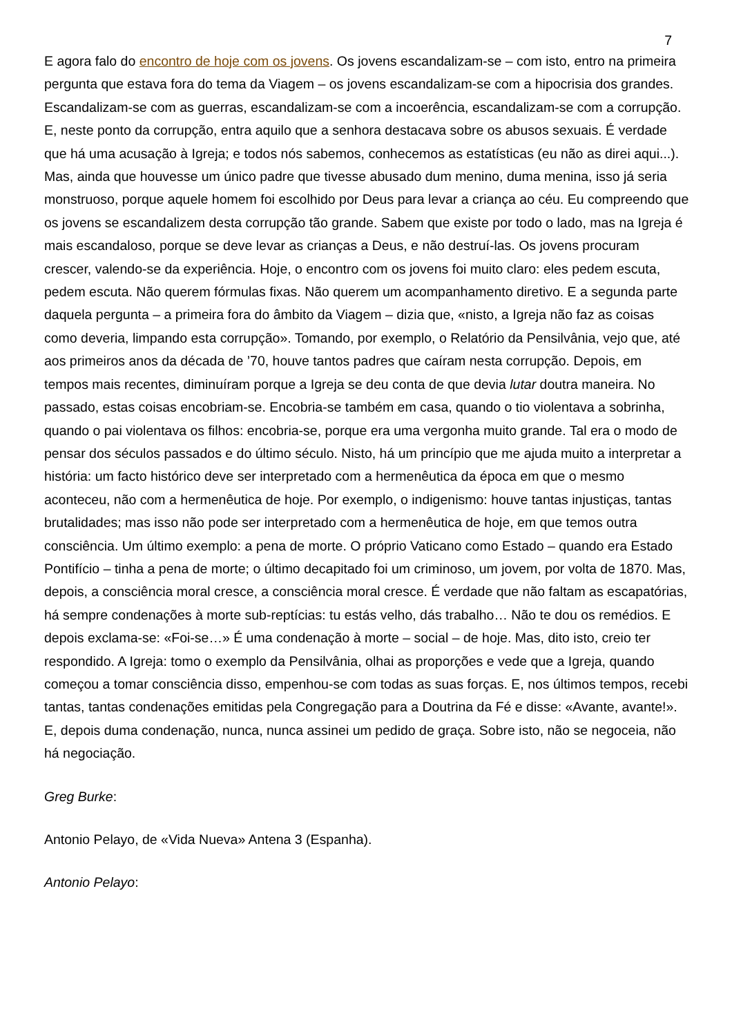7
E agora falo do encontro de hoje com os jovens. Os jovens escandalizam-se – com isto, entro na primeira pergunta que estava fora do tema da Viagem – os jovens escandalizam-se com a hipocrisia dos grandes. Escandalizam-se com as guerras, escandalizam-se com a incoerência, escandalizam-se com a corrupção. E, neste ponto da corrupção, entra aquilo que a senhora destacava sobre os abusos sexuais. É verdade que há uma acusação à Igreja; e todos nós sabemos, conhecemos as estatísticas (eu não as direi aqui...). Mas, ainda que houvesse um único padre que tivesse abusado dum menino, duma menina, isso já seria monstruoso, porque aquele homem foi escolhido por Deus para levar a criança ao céu. Eu compreendo que os jovens se escandalizem desta corrupção tão grande. Sabem que existe por todo o lado, mas na Igreja é mais escandaloso, porque se deve levar as crianças a Deus, e não destruí-las. Os jovens procuram crescer, valendo-se da experiência. Hoje, o encontro com os jovens foi muito claro: eles pedem escuta, pedem escuta. Não querem fórmulas fixas. Não querem um acompanhamento diretivo. E a segunda parte daquela pergunta – a primeira fora do âmbito da Viagem – dizia que, «nisto, a Igreja não faz as coisas como deveria, limpando esta corrupção». Tomando, por exemplo, o Relatório da Pensilvânia, vejo que, até aos primeiros anos da década de ’70, houve tantos padres que caíram nesta corrupção. Depois, em tempos mais recentes, diminuíram porque a Igreja se deu conta de que devia lutar doutra maneira. No passado, estas coisas encobriam-se. Encobria-se também em casa, quando o tio violentava a sobrinha, quando o pai violentava os filhos: encobria-se, porque era uma vergonha muito grande. Tal era o modo de pensar dos séculos passados e do último século. Nisto, há um princípio que me ajuda muito a interpretar a história: um facto histórico deve ser interpretado com a hermenêutica da época em que o mesmo aconteceu, não com a hermenêutica de hoje. Por exemplo, o indigenismo: houve tantas injustiças, tantas brutalidades; mas isso não pode ser interpretado com a hermenêutica de hoje, em que temos outra consciência. Um último exemplo: a pena de morte. O próprio Vaticano como Estado – quando era Estado Pontifício – tinha a pena de morte; o último decapitado foi um criminoso, um jovem, por volta de 1870. Mas, depois, a consciência moral cresce, a consciência moral cresce. É verdade que não faltam as escapatórias, há sempre condenações à morte sub-reptícias: tu estás velho, dás trabalho… Não te dou os remédios. E depois exclama-se: «Foi-se…» É uma condenação à morte – social – de hoje. Mas, dito isto, creio ter respondido. A Igreja: tomo o exemplo da Pensilvânia, olhai as proporções e vede que a Igreja, quando começou a tomar consciência disso, empenhou-se com todas as suas forças. E, nos últimos tempos, recebi tantas, tantas condenações emitidas pela Congregação para a Doutrina da Fé e disse: «Avante, avante!». E, depois duma condenação, nunca, nunca assinei um pedido de graça. Sobre isto, não se negoceia, não há negociação.
Greg Burke:
Antonio Pelayo, de «Vida Nueva» Antena 3 (Espanha).
Antonio Pelayo: